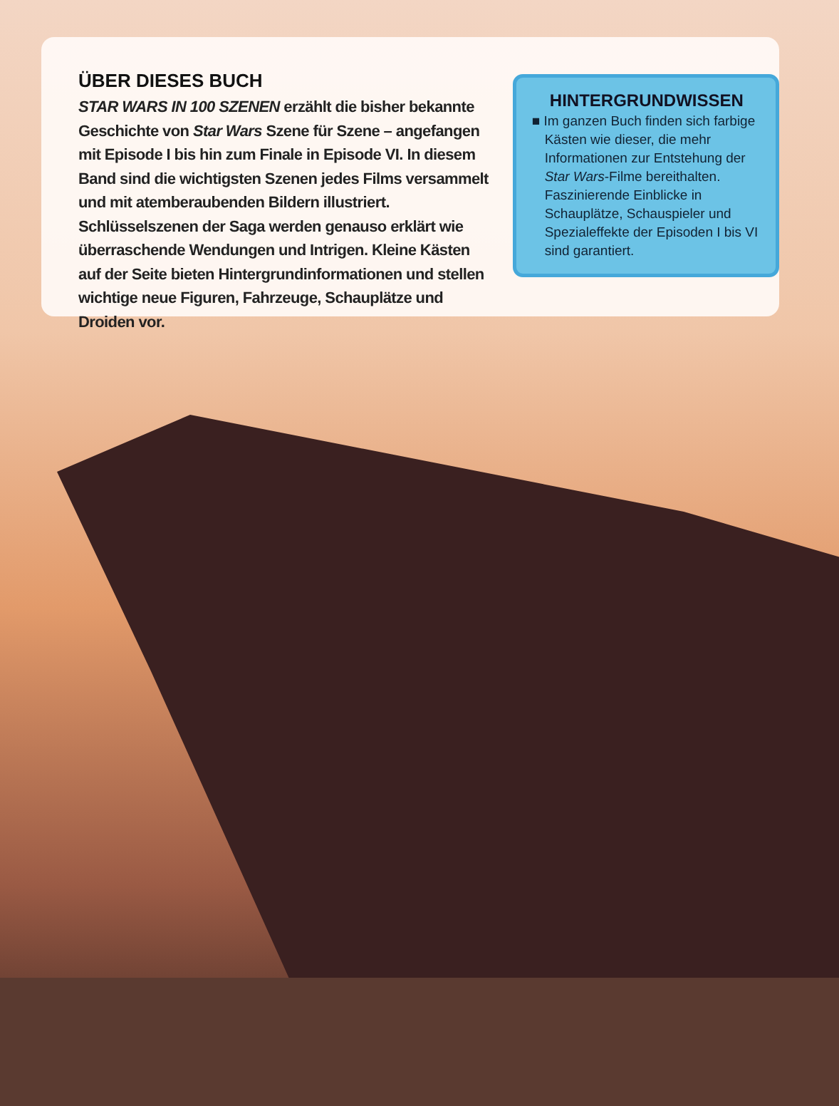ÜBER DIESES BUCH
STAR WARS IN 100 SZENEN erzählt die bisher bekannte Geschichte von Star Wars Szene für Szene – angefangen mit Episode I bis hin zum Finale in Episode VI. In diesem Band sind die wichtigsten Szenen jedes Films versammelt und mit atemberaubenden Bildern illustriert. Schlüsselszenen der Saga werden genauso erklärt wie überraschende Wendungen und Intrigen. Kleine Kästen auf der Seite bieten Hintergrundinformationen und stellen wichtige neue Figuren, Fahrzeuge, Schauplätze und Droiden vor.
HINTERGRUNDWISSEN
■ Im ganzen Buch finden sich farbige Kästen wie dieser, die mehr Informationen zur Entstehung der Star Wars-Filme bereithalten. Faszinierende Einblicke in Schauplätze, Schauspieler und Spezialeffekte der Episoden I bis VI sind garantiert.